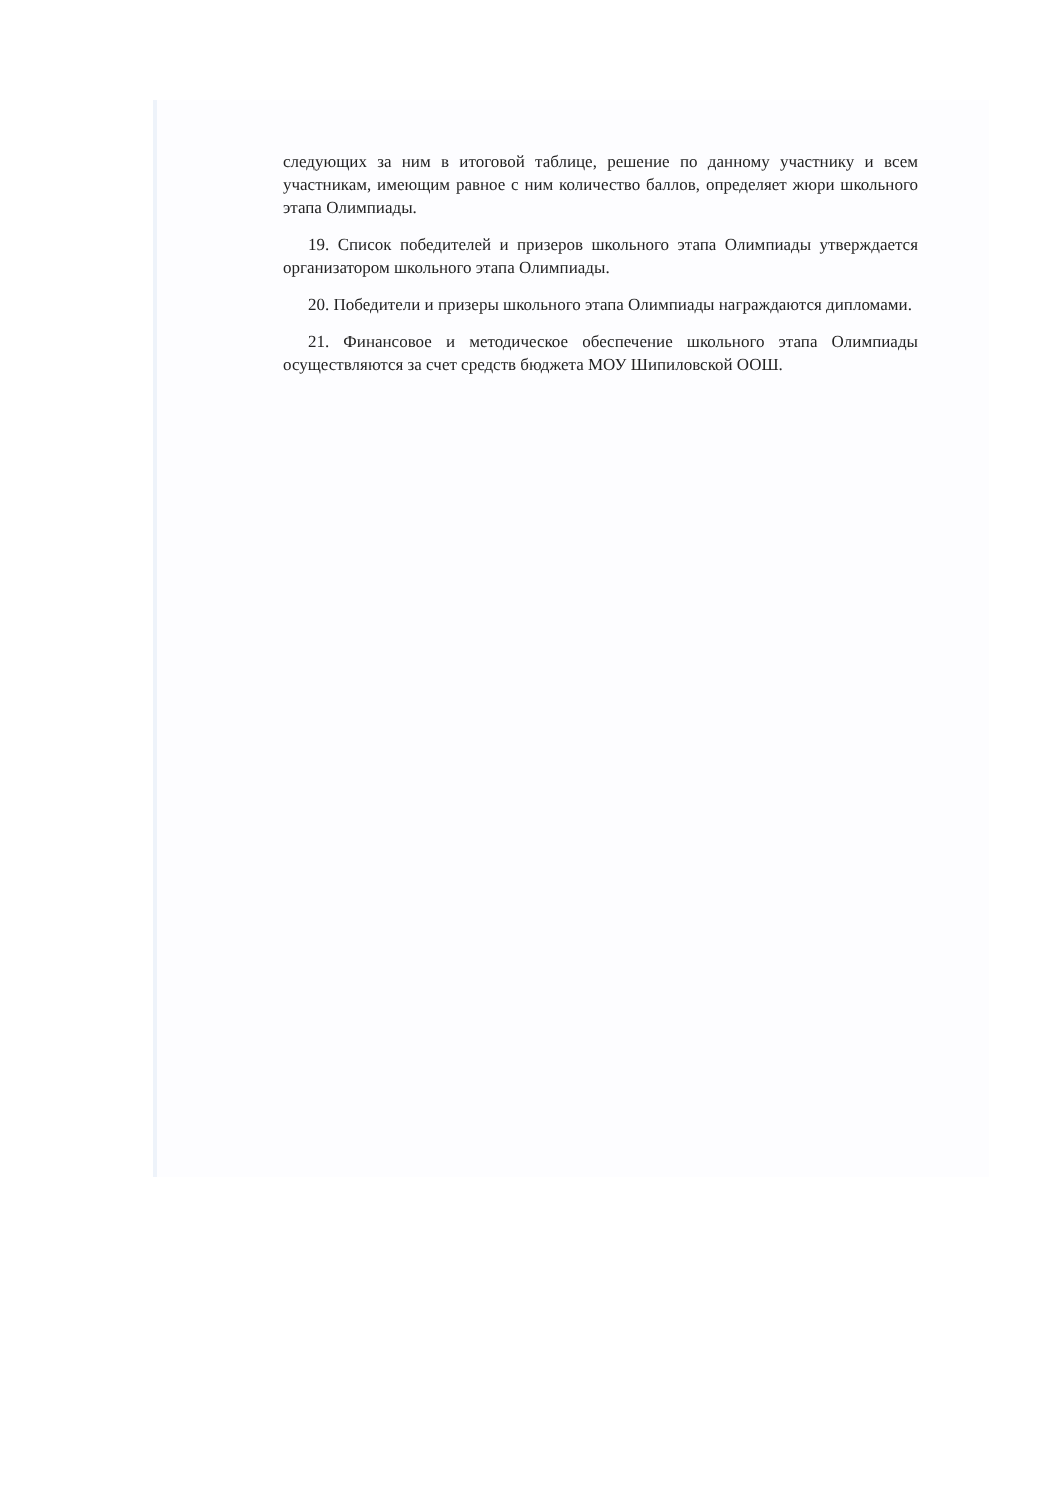следующих за ним в итоговой таблице, решение по данному участнику и всем участникам, имеющим равное с ним количество баллов, определяет жюри школьного этапа Олимпиады.
19. Список победителей и призеров школьного этапа Олимпиады утверждается организатором школьного этапа Олимпиады.
20. Победители и призеры школьного этапа Олимпиады награждаются дипломами.
21. Финансовое и методическое обеспечение школьного этапа Олимпиады осуществляются за счет средств бюджета МОУ Шипиловской ООШ.